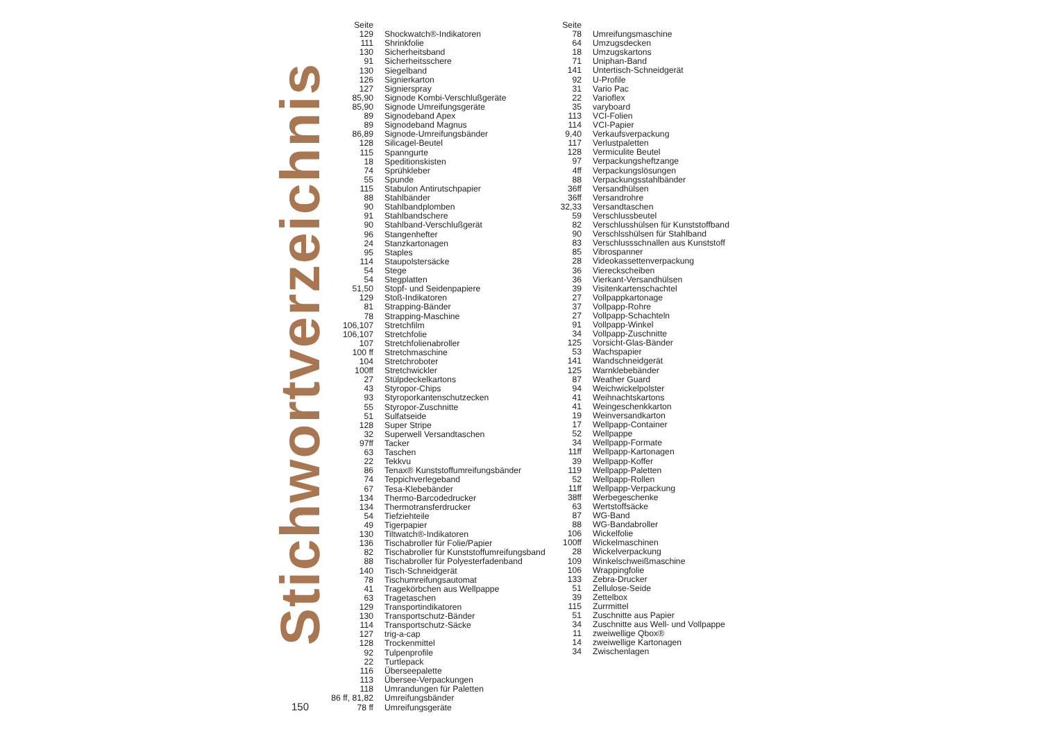Stichwortverzeichnis
150
| Seite | |
| --- | --- |
| 129 | Shockwatch®-Indikatoren |
| 111 | Shrinkfolie |
| 130 | Sicherheitsband |
| 91 | Sicherheitsschere |
| 130 | Siegelband |
| 126 | Signierkarton |
| 127 | Signierspray |
| 85,90 | Signode Kombi-Verschlußgeräte |
| 85,90 | Signode Umreifungsgeräte |
| 89 | Signodeband Apex |
| 89 | Signodeband Magnus |
| 86,89 | Signode-Umreifungsbänder |
| 128 | Silicagel-Beutel |
| 115 | Spanngurte |
| 18 | Speditionskisten |
| 74 | Sprühkleber |
| 55 | Spunde |
| 115 | Stabulon Antirutschpapier |
| 88 | Stahlbänder |
| 90 | Stahlbandplomben |
| 91 | Stahlbandschere |
| 90 | Stahlband-Verschlußgerät |
| 96 | Stangenhefter |
| 24 | Stanzkartonagen |
| 95 | Staples |
| 114 | Staupolstersäcke |
| 54 | Stege |
| 54 | Stegplatten |
| 51,50 | Stopf- und Seidenpapiere |
| 129 | Stoß-Indikatoren |
| 81 | Strapping-Bänder |
| 78 | Strapping-Maschine |
| 106,107 | Stretchfilm |
| 106,107 | Stretchfolie |
| 107 | Stretchfolienabroller |
| 100 ff | Stretchmaschine |
| 104 | Stretchroboter |
| 100ff | Stretchwickler |
| 27 | Stülpdeckelkartons |
| 43 | Styropor-Chips |
| 93 | Styroporkantenschutzecken |
| 55 | Styropor-Zuschnitte |
| 51 | Sulfatseide |
| 128 | Super Stripe |
| 32 | Superwell Versandtaschen |
| 97ff | Tacker |
| 63 | Taschen |
| 22 | Tekkvu |
| 86 | Tenax® Kunststoffumreifungsbänder |
| 74 | Teppichverlegeband |
| 67 | Tesa-Klebebänder |
| 134 | Thermo-Barcodedrucker |
| 134 | Thermotransferdrucker |
| 54 | Tiefziehteile |
| 49 | Tigerpapier |
| 130 | Tiltwatch®-Indikatoren |
| 136 | Tischabroller für Folie/Papier |
| 82 | Tischabroller für Kunststoffumreifungsband |
| 88 | Tischabroller für Polyesterfadenband |
| 140 | Tisch-Schneidgerät |
| 78 | Tischumreifungsautomat |
| 41 | Tragekörbchen aus Wellpappe |
| 63 | Tragetaschen |
| 129 | Transportindikatoren |
| 130 | Transportschutz-Bänder |
| 114 | Transportschutz-Säcke |
| 127 | trig-a-cap |
| 128 | Trockenmittel |
| 92 | Tulpenprofile |
| 22 | Turtlepack |
| 116 | Überseepalette |
| 113 | Übersee-Verpackungen |
| 118 | Umrandungen für Paletten |
| 86 ff, 81,82 | Umreifungsbänder |
| 78 ff | Umreifungsgeräte |
| Seite | |
| --- | --- |
| 78 | Umreifungsmaschine |
| 64 | Umzugsdecken |
| 18 | Umzugskartons |
| 71 | Uniphan-Band |
| 141 | Untertisch-Schneidgerät |
| 92 | U-Profile |
| 31 | Vario Pac |
| 22 | Varioflex |
| 35 | varyboard |
| 113 | VCI-Folien |
| 114 | VCI-Papier |
| 9,40 | Verkaufsverpackung |
| 117 | Verlustpaletten |
| 128 | Vermiculite Beutel |
| 97 | Verpackungsheftzange |
| 4ff | Verpackungslösungen |
| 88 | Verpackungsstahlbänder |
| 36ff | Versandhülsen |
| 36ff | Versandrohre |
| 32,33 | Versandtaschen |
| 59 | Verschlussbeutel |
| 82 | Verschlusshülsen für Kunststoffband |
| 90 | Verschlsshülsen für Stahlband |
| 83 | Verschlussschnallen aus Kunststoff |
| 85 | Vibrospanner |
| 28 | Videokassettenverpackung |
| 36 | Viereckscheiben |
| 36 | Vierkant-Versandhülsen |
| 39 | Visitenkartenschachtel |
| 27 | Vollpappkartonage |
| 37 | Vollpapp-Rohre |
| 27 | Vollpapp-Schachteln |
| 91 | Vollpapp-Winkel |
| 34 | Vollpapp-Zuschnitte |
| 125 | Vorsicht-Glas-Bänder |
| 53 | Wachspapier |
| 141 | Wandschneidgerät |
| 125 | Warnklebebänder |
| 87 | Weather Guard |
| 94 | Weichwickelpolster |
| 41 | Weihnachtskartons |
| 41 | Weingeschenkkarton |
| 19 | Weinversandkarton |
| 17 | Wellpapp-Container |
| 52 | Wellpappe |
| 34 | Wellpapp-Formate |
| 11ff | Wellpapp-Kartonagen |
| 39 | Wellpapp-Koffer |
| 119 | Wellpapp-Paletten |
| 52 | Wellpapp-Rollen |
| 11ff | Wellpapp-Verpackung |
| 38ff | Werbegeschenke |
| 63 | Wertstoffsäcke |
| 87 | WG-Band |
| 88 | WG-Bandabroller |
| 106 | Wickelfolie |
| 100ff | Wickelmaschinen |
| 28 | Wickelverpackung |
| 109 | Winkelschweißmaschine |
| 106 | Wrappingfolie |
| 133 | Zebra-Drucker |
| 51 | Zellulose-Seide |
| 39 | Zettelbox |
| 115 | Zurrmittel |
| 51 | Zuschnitte aus Papier |
| 34 | Zuschnitte aus Well- und Vollpappe |
| 11 | zweiwellige Qbox® |
| 14 | zweiwellige Kartonagen |
| 34 | Zwischenlagen |